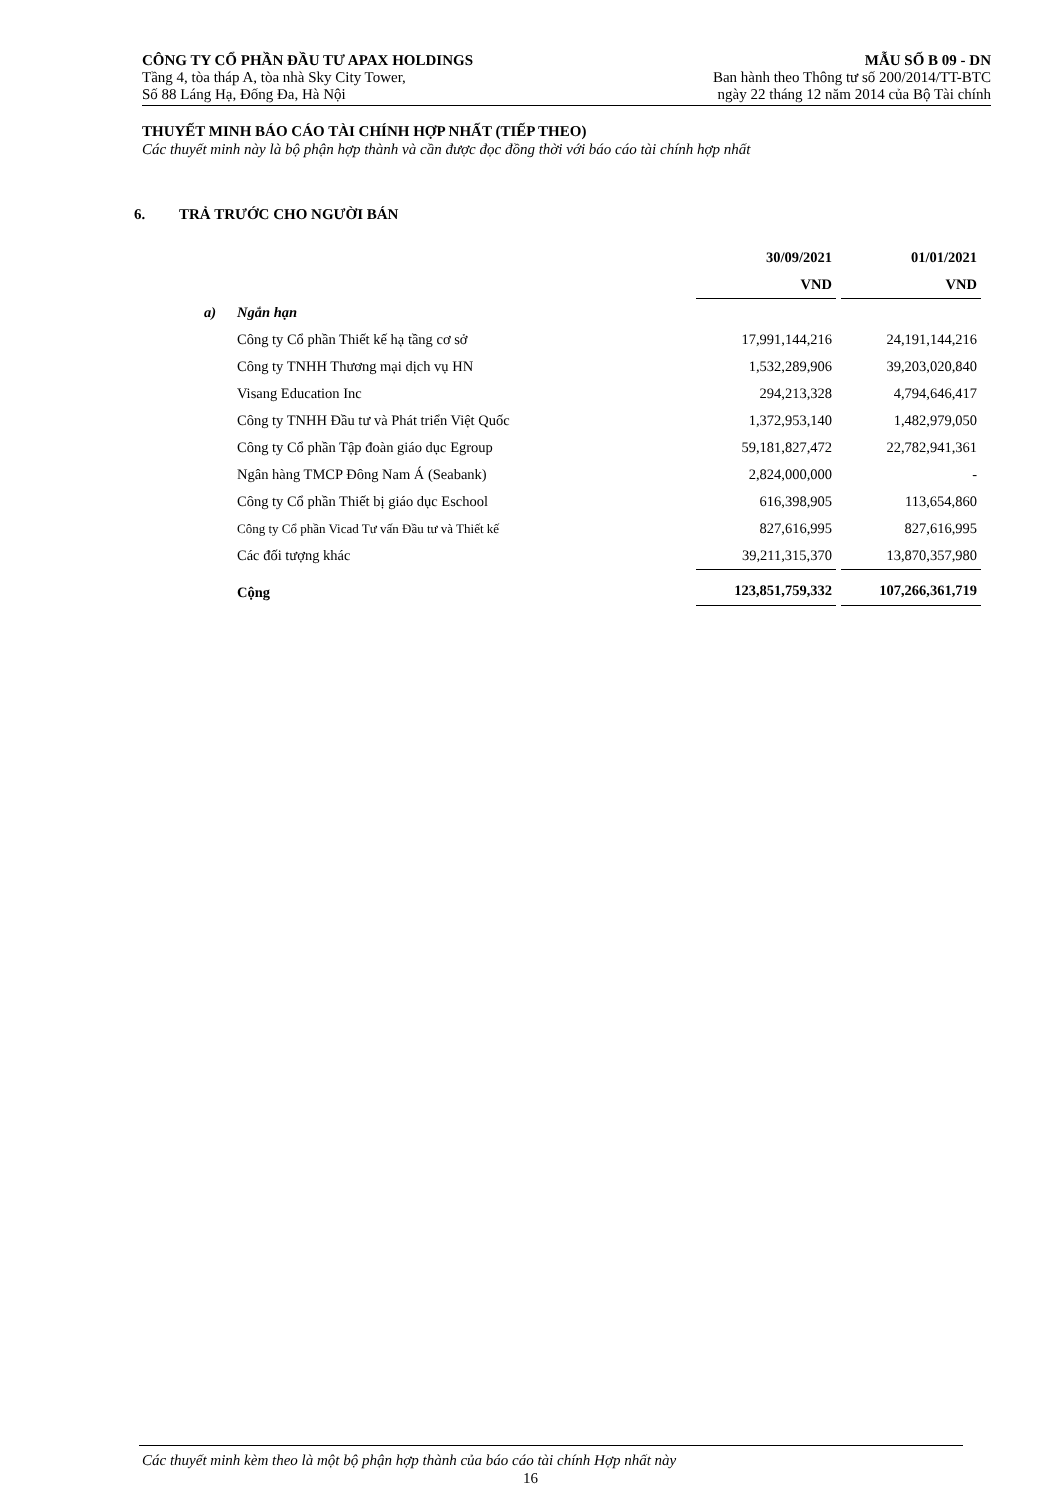CÔNG TY CỔ PHẦN ĐẦU TƯ APAX HOLDINGS MẪU SỐ B 09 - DN
Tầng 4, tòa tháp A, tòa nhà Sky City Tower, Ban hành theo Thông tư số 200/2014/TT-BTC
Số 88 Láng Hạ, Đống Đa, Hà Nội ngày 22 tháng 12 năm 2014 của Bộ Tài chính
THUYẾT MINH BÁO CÁO TÀI CHÍNH HỢP NHẤT (TIẾP THEO)
Các thuyết minh này là bộ phận hợp thành và cần được đọc đồng thời với báo cáo tài chính hợp nhất
6. TRẢ TRƯỚC CHO NGƯỜI BÁN
| | | 30/09/2021 | 01/01/2021 |
| --- | --- | --- | --- |
| | | VND | VND |
| a) | Ngắn hạn | | |
| | Công ty Cổ phần Thiết kế hạ tầng cơ sở | 17,991,144,216 | 24,191,144,216 |
| | Công ty TNHH Thương mại dịch vụ HN | 1,532,289,906 | 39,203,020,840 |
| | Visang Education Inc | 294,213,328 | 4,794,646,417 |
| | Công ty TNHH Đầu tư và Phát triển Việt Quốc | 1,372,953,140 | 1,482,979,050 |
| | Công ty Cổ phần Tập đoàn giáo dục Egroup | 59,181,827,472 | 22,782,941,361 |
| | Ngân hàng TMCP Đông Nam Á (Seabank) | 2,824,000,000 | - |
| | Công ty Cổ phần Thiết bị giáo dục Eschool | 616,398,905 | 113,654,860 |
| | Công ty Cổ phần Vicad Tư vấn Đầu tư và Thiết kế | 827,616,995 | 827,616,995 |
| | Các đối tượng khác | 39,211,315,370 | 13,870,357,980 |
| | Cộng | 123,851,759,332 | 107,266,361,719 |
Các thuyết minh kèm theo là một bộ phận hợp thành của báo cáo tài chính Hợp nhất này
16